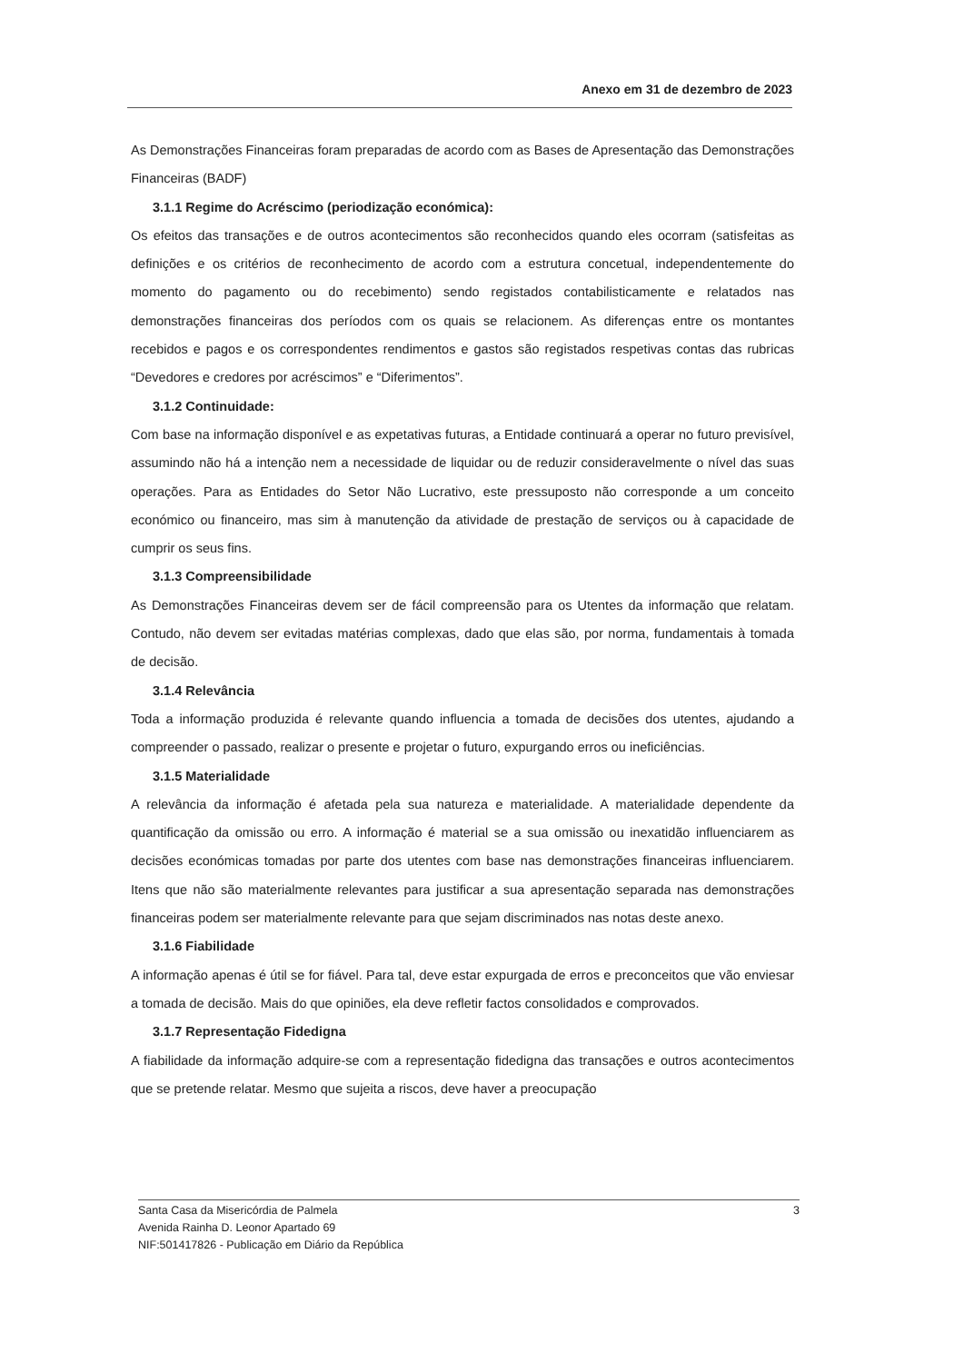Anexo em 31 de dezembro de 2023
As Demonstrações Financeiras foram preparadas de acordo com as Bases de Apresentação das Demonstrações Financeiras (BADF)
3.1.1 Regime do Acréscimo (periodização económica):
Os efeitos das transações e de outros acontecimentos são reconhecidos quando eles ocorram (satisfeitas as definições e os critérios de reconhecimento de acordo com a estrutura concetual, independentemente do momento do pagamento ou do recebimento) sendo registados contabilisticamente e relatados nas demonstrações financeiras dos períodos com os quais se relacionem. As diferenças entre os montantes recebidos e pagos e os correspondentes rendimentos e gastos são registados respetivas contas das rubricas “Devedores e credores por acréscimos” e “Diferimentos”.
3.1.2 Continuidade:
Com base na informação disponível e as expetativas futuras, a Entidade continuará a operar no futuro previsível, assumindo não há a intenção nem a necessidade de liquidar ou de reduzir consideravelmente o nível das suas operações. Para as Entidades do Setor Não Lucrativo, este pressuposto não corresponde a um conceito económico ou financeiro, mas sim à manutenção da atividade de prestação de serviços ou à capacidade de cumprir os seus fins.
3.1.3 Compreensibilidade
As Demonstrações Financeiras devem ser de fácil compreensão para os Utentes da informação que relatam. Contudo, não devem ser evitadas matérias complexas, dado que elas são, por norma, fundamentais à tomada de decisão.
3.1.4 Relevância
Toda a informação produzida é relevante quando influencia a tomada de decisões dos utentes, ajudando a compreender o passado, realizar o presente e projetar o futuro, expurgando erros ou ineficiências.
3.1.5 Materialidade
A relevância da informação é afetada pela sua natureza e materialidade. A materialidade dependente da quantificação da omissão ou erro. A informação é material se a sua omissão ou inexatidão influenciarem as decisões económicas tomadas por parte dos utentes com base nas demonstrações financeiras influenciarem. Itens que não são materialmente relevantes para justificar a sua apresentação separada nas demonstrações financeiras podem ser materialmente relevante para que sejam discriminados nas notas deste anexo.
3.1.6 Fiabilidade
A informação apenas é útil se for fiável. Para tal, deve estar expurgada de erros e preconceitos que vão enviesar a tomada de decisão. Mais do que opiniões, ela deve refletir factos consolidados e comprovados.
3.1.7 Representação Fidedigna
A fiabilidade da informação adquire-se com a representação fidedigna das transações e outros acontecimentos que se pretende relatar. Mesmo que sujeita a riscos, deve haver a preocupação
3 Santa Casa da Misericórdia de Palmela
Avenida Rainha D. Leonor Apartado 69
NIF:501417826 - Publicação em Diário da República